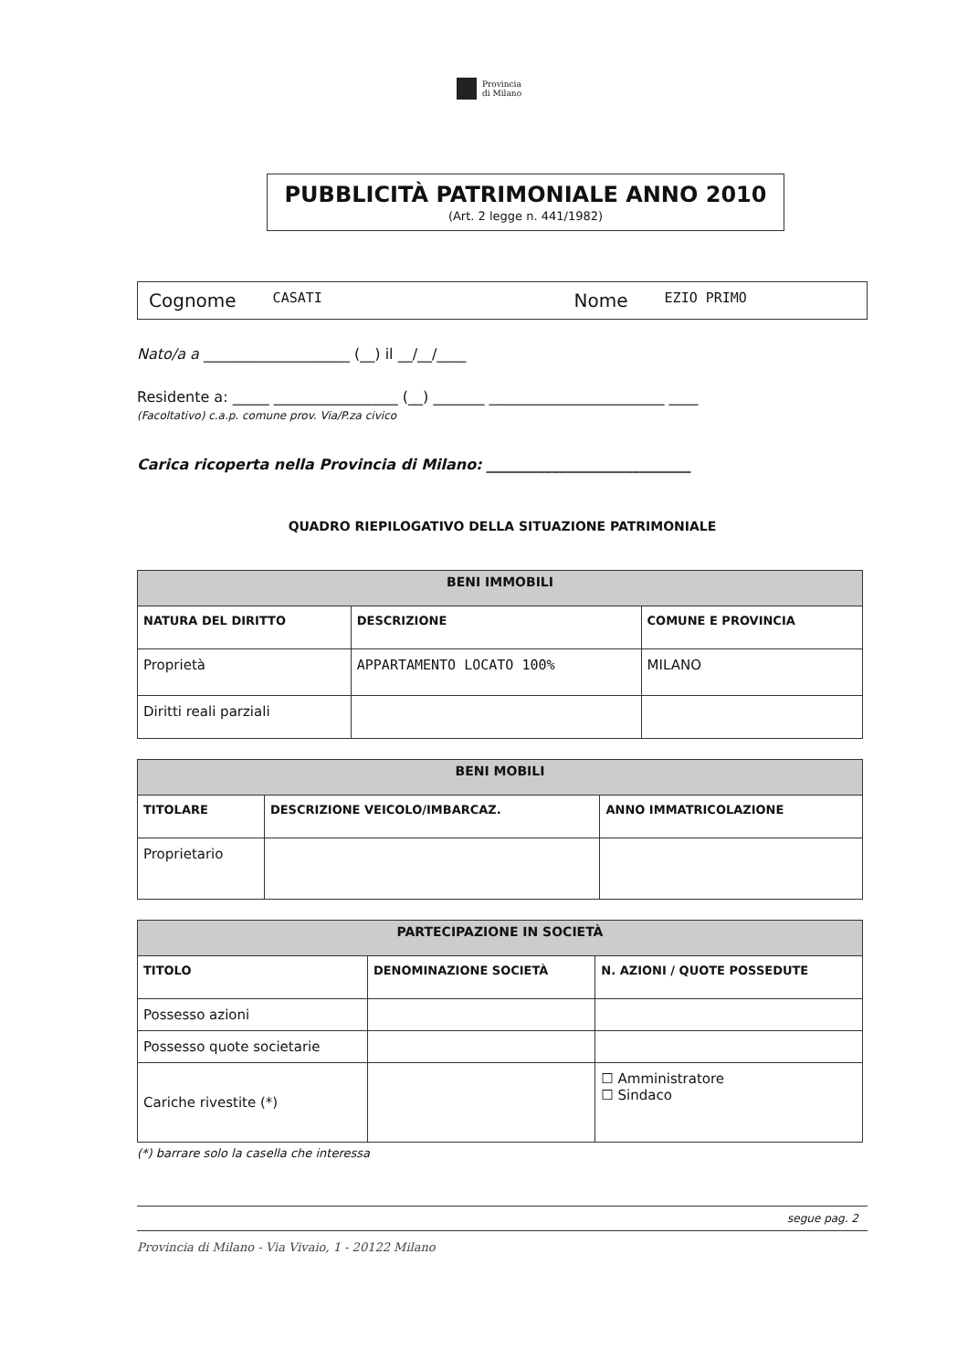Provincia
di Milano
PUBBLICITÀ PATRIMONIALE ANNO 2010
(Art. 2 legge n. 441/1982)
Cognome CASATI Nome EZIO PRIMO
Nato/a a ____________________ (__) il __/__/____
Residente a: _____ _________________ (__) _______ ________________________ ____
(Facoltativo) c.a.p. comune prov. Via/P.za civico
Carica ricoperta nella Provincia di Milano: ____________________________
QUADRO RIEPILOGATIVO DELLA SITUAZIONE PATRIMONIALE
| BENI IMMOBILI | | |
| --- | --- | --- |
| NATURA DEL DIRITTO | DESCRIZIONE | COMUNE E PROVINCIA |
| Proprietà | APPARTAMENTO LOCATO 100% | MILANO |
| Diritti reali parziali | | |
| BENI MOBILI | | |
| --- | --- | --- |
| TITOLARE | DESCRIZIONE VEICOLO/IMBARCAZ. | ANNO IMMATRICOLAZIONE |
| Proprietario | | |
| PARTECIPAZIONE IN SOCIETÀ | | |
| --- | --- | --- |
| TITOLO | DENOMINAZIONE SOCIETÀ | N. AZIONI / QUOTE POSSEDUTE |
| Possesso azioni | | |
| Possesso quote societarie | | |
| Cariche rivestite (*) | | ☐ Amministratore ☐ Sindaco |
(*) barrare solo la casella che interessa
segue pag. 2
Provincia di Milano - Via Vivaio, 1 - 20122 Milano